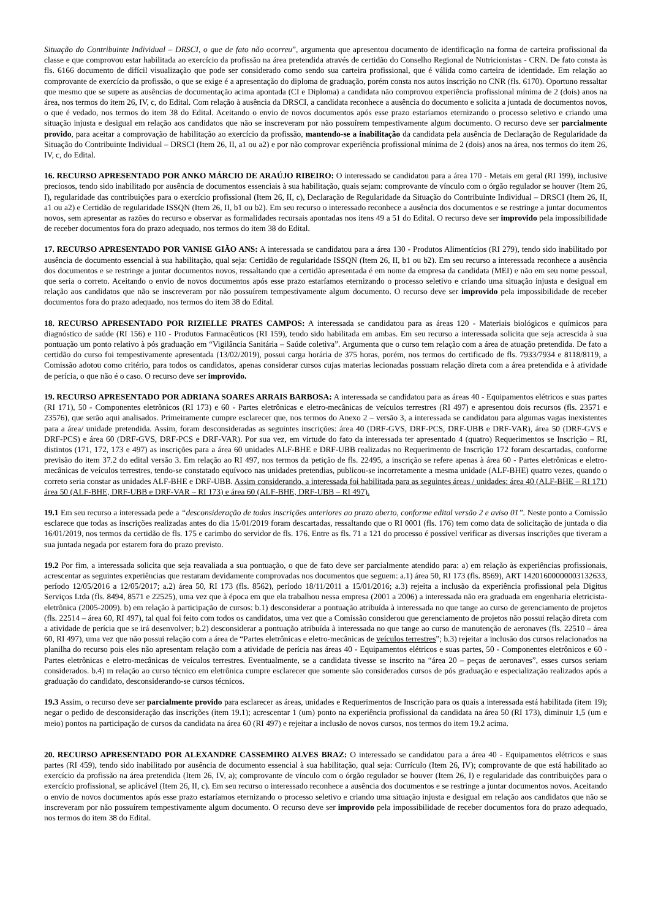Situação do Contribuinte Individual – DRSCI, o que de fato não ocorreu”, argumenta que apresentou documento de identificação na forma de carteira profissional da classe e que comprovou estar habilitada ao exercício da profissão na área pretendida através de certidão do Conselho Regional de Nutricionistas - CRN. De fato consta às fls. 6166 documento de difícil visualização que pode ser considerado como sendo sua carteira profissional, que é válida como carteira de identidade. Em relação ao comprovante de exercício da profissão, o que se exige é a apresentação do diploma de graduação, porém consta nos autos inscrição no CNR (fls. 6170). Oportuno ressaltar que mesmo que se supere as ausências de documentação acima apontada (CI e Diploma) a candidata não comprovou experiência profissional mínima de 2 (dois) anos na área, nos termos do item 26, IV, c, do Edital. Com relação à ausência da DRSCI, a candidata reconhece a ausência do documento e solicita a juntada de documentos novos, o que é vedado, nos termos do item 38 do Edital. Aceitando o envio de novos documentos após esse prazo estaríamos eternizando o processo seletivo e criando uma situação injusta e desigual em relação aos candidatos que não se inscreveram por não possuírem tempestivamente algum documento. O recurso deve ser parcialmente provido, para aceitar a comprovação de habilitação ao exercício da profissão, mantendo-se a inabilitação da candidata pela ausência de Declaração de Regularidade da Situação do Contribuinte Individual – DRSCI (Item 26, II, a1 ou a2) e por não comprovar experiência profissional mínima de 2 (dois) anos na área, nos termos do item 26, IV, c, do Edital.
16. RECURSO APRESENTADO POR ANKO MÁRCIO DE ARAÚJO RIBEIRO: O interessado se candidatou para a área 170 - Metais em geral (RI 199), inclusive preciosos, tendo sido inabilitado por ausência de documentos essenciais à sua habilitação, quais sejam: comprovante de vínculo com o órgão regulador se houver (Item 26, I), regularidade das contribuições para o exercício profissional (Item 26, II, c), Declaração de Regularidade da Situação do Contribuinte Individual – DRSCI (Item 26, II, a1 ou a2) e Certidão de regularidade ISSQN (Item 26, II, b1 ou b2). Em seu recurso o interessado reconhece a ausência dos documentos e se restringe a juntar documentos novos, sem apresentar as razões do recurso e observar as formalidades recursais apontadas nos itens 49 a 51 do Edital. O recurso deve ser improvido pela impossibilidade de receber documentos fora do prazo adequado, nos termos do item 38 do Edital.
17. RECURSO APRESENTADO POR VANISE GIÃO ANS: A interessada se candidatou para a área 130 - Produtos Alimentícios (RI 279), tendo sido inabilitado por ausência de documento essencial à sua habilitação, qual seja: Certidão de regularidade ISSQN (Item 26, II, b1 ou b2). Em seu recurso a interessada reconhece a ausência dos documentos e se restringe a juntar documentos novos, ressaltando que a certidão apresentada é em nome da empresa da candidata (MEI) e não em seu nome pessoal, que seria o correto. Aceitando o envio de novos documentos após esse prazo estaríamos eternizando o processo seletivo e criando uma situação injusta e desigual em relação aos candidatos que não se inscreveram por não possuírem tempestivamente algum documento. O recurso deve ser improvido pela impossibilidade de receber documentos fora do prazo adequado, nos termos do item 38 do Edital.
18. RECURSO APRESENTADO POR RIZIELLE PRATES CAMPOS: A interessada se candidatou para as áreas 120 - Materiais biológicos e químicos para diagnóstico de saúde (RI 156) e 110 - Produtos Farmacêuticos (RI 159), tendo sido habilitada em ambas. Em seu recurso a interessada solicita que seja acrescida à sua pontuação um ponto relativo à pós graduação em “Vigilância Sanitária – Saúde coletiva”. Argumenta que o curso tem relação com a área de atuação pretendida. De fato a certidão do curso foi tempestivamente apresentada (13/02/2019), possui carga horária de 375 horas, porém, nos termos do certificado de fls. 7933/7934 e 8118/8119, a Comissão adotou como critério, para todos os candidatos, apenas considerar cursos cujas materias lecionadas possuam relação direta com a área pretendida e à atividade de perícia, o que não é o caso. O recurso deve ser improvido.
19. RECURSO APRESENTADO POR ADRIANA SOARES ARRAIS BARBOSA: A interessada se candidatou para as áreas 40 - Equipamentos elétricos e suas partes (RI 171), 50 - Componentes eletrônicos (RI 173) e 60 - Partes eletrônicas e eletro-mecânicas de veículos terrestres (RI 497) e apresentou dois recursos (fls. 23571 e 23576), que serão aqui analisados. Primeiramente cumpre esclarecer que, nos termos do Anexo 2 – versão 3, a interessada se candidatou para algumas vagas inexistentes para a área/ unidade pretendida. Assim, foram desconsideradas as seguintes inscrições: área 40 (DRF-GVS, DRF-PCS, DRF-UBB e DRF-VAR), área 50 (DRF-GVS e DRF-PCS) e área 60 (DRF-GVS, DRF-PCS e DRF-VAR). Por sua vez, em virtude do fato da interessada ter apresentado 4 (quatro) Requerimentos se Inscrição – RI, distintos (171, 172, 173 e 497) as inscrições para a área 60 unidades ALF-BHE e DRF-UBB realizadas no Requerimento de Inscrição 172 foram descartadas, conforme previsão do item 37.2 do edital versão 3. Em relação ao RI 497, nos termos da petição de fls. 22495, a inscrição se refere apenas à área 60 - Partes eletrônicas e eletro-mecânicas de veículos terrestres, tendo-se constatado equívoco nas unidades pretendias, publicou-se incorretamente a mesma unidade (ALF-BHE) quatro vezes, quando o correto seria constar as unidades ALF-BHE e DRF-UBB. Assim considerando, a interessada foi habilitada para as seguintes áreas / unidades: área 40 (ALF-BHE – RI 171) área 50 (ALF-BHE, DRF-UBB e DRF-VAR – RI 173) e área 60 (ALF-BHE, DRF-UBB – RI 497).
19.1 Em seu recurso a interessada pede a “desconsideração de todas inscrições anteriores ao prazo aberto, conforme edital versão 2 e aviso 01”. Neste ponto a Comissão esclarece que todas as inscrições realizadas antes do dia 15/01/2019 foram descartadas, ressaltando que o RI 0001 (fls. 176) tem como data de solicitação de juntada o dia 16/01/2019, nos termos da certidão de fls. 175 e carimbo do servidor de fls. 176. Entre as fls. 71 a 121 do processo é possível verificar as diversas inscrições que tiveram a sua juntada negada por estarem fora do prazo previsto.
19.2 Por fim, a interessada solicita que seja reavaliada a sua pontuação, o que de fato deve ser parcialmente atendido para: a) em relação às experiências profissionais, acrescentar as seguintes experiências que restaram devidamente comprovadas nos documentos que seguem: a.1) área 50, RI 173 (fls. 8569), ART 14201600000003132633, período 12/05/2016 a 12/05/2017; a.2) área 50, RI 173 (fls. 8562), período 18/11/2011 a 15/01/2016; a.3) rejeita a inclusão da experiência profissional pela Digitus Serviços Ltda (fls. 8494, 8571 e 22525), uma vez que à época em que ela trabalhou nessa empresa (2001 a 2006) a interessada não era graduada em engenharia eletricista-eletrônica (2005-2009). b) em relação à participação de cursos: b.1) desconsiderar a pontuação atribuída à interessada no que tange ao curso de gerenciamento de projetos (fls. 22514 – área 60, RI 497), tal qual foi feito com todos os candidatos, uma vez que a Comissão considerou que gerenciamento de projetos não possui relação direta com a atividade de perícia que se irá desenvolver; b.2) desconsiderar a pontuação atribuída à interessada no que tange ao curso de manutenção de aeronaves (fls. 22510 – área 60, RI 497), uma vez que não possui relação com a área de “Partes eletrônicas e eletro-mecânicas de veículos terrestres”; b.3) rejeitar a inclusão dos cursos relacionados na planilha do recurso pois eles não apresentam relação com a atividade de perícia nas áreas 40 - Equipamentos elétricos e suas partes, 50 - Componentes eletrônicos e 60 - Partes eletrônicas e eletro-mecânicas de veículos terrestres. Eventualmente, se a candidata tivesse se inscrito na “área 20 – peças de aeronaves”, esses cursos seriam considerados. b.4) m relação ao curso técnico em eletrônica cumpre esclarecer que somente são considerados cursos de pós graduação e especialização realizados após a graduação do candidato, desconsiderando-se cursos técnicos.
19.3 Assim, o recurso deve ser parcialmente provido para esclarecer as áreas, unidades e Requerimentos de Inscrição para os quais a interessada está habilitada (item 19); negar o pedido de desconsideração das inscrições (item 19.1); acrescentar 1 (um) ponto na experiência profissional da candidata na área 50 (RI 173), diminuir 1,5 (um e meio) pontos na participação de cursos da candidata na área 60 (RI 497) e rejeitar a inclusão de novos cursos, nos termos do item 19.2 acima.
20. RECURSO APRESENTADO POR ALEXANDRE CASSEMIRO ALVES BRAZ: O interessado se candidatou para a área 40 - Equipamentos elétricos e suas partes (RI 459), tendo sido inabilitado por ausência de documento essencial à sua habilitação, qual seja: Currículo (Item 26, IV); comprovante de que está habilitado ao exercício da profissão na área pretendida (Item 26, IV, a); comprovante de vínculo com o órgão regulador se houver (Item 26, I) e regularidade das contribuições para o exercício profissional, se aplicável (Item 26, II, c). Em seu recurso o interessado reconhece a ausência dos documentos e se restringe a juntar documentos novos. Aceitando o envio de novos documentos após esse prazo estaríamos eternizando o processo seletivo e criando uma situação injusta e desigual em relação aos candidatos que não se inscreveram por não possuírem tempestivamente algum documento. O recurso deve ser improvido pela impossibilidade de receber documentos fora do prazo adequado, nos termos do item 38 do Edital.